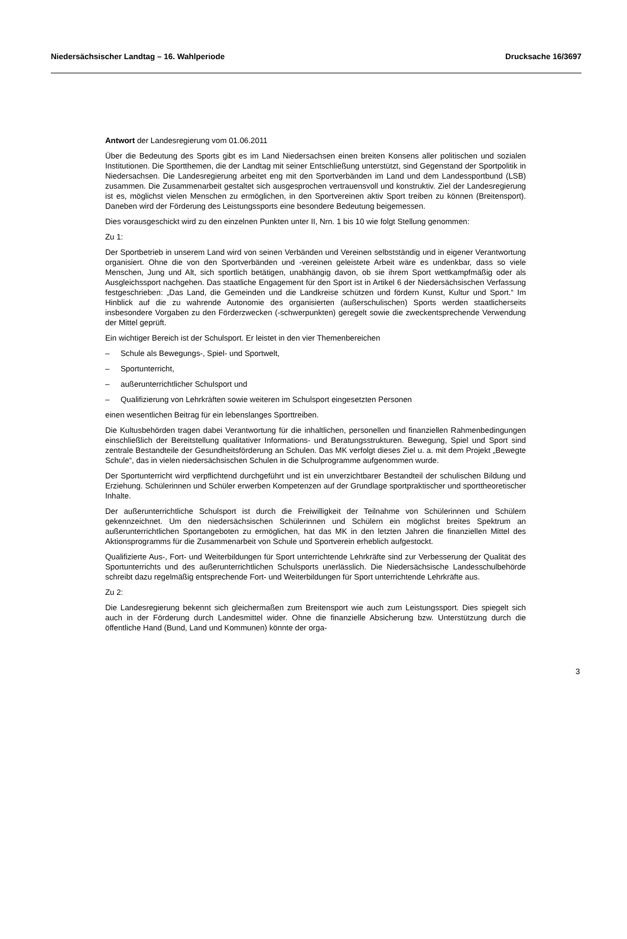Niedersächsischer Landtag – 16. Wahlperiode Drucksache 16/3697
Antwort der Landesregierung vom 01.06.2011
Über die Bedeutung des Sports gibt es im Land Niedersachsen einen breiten Konsens aller politischen und sozialen Institutionen. Die Sportthemen, die der Landtag mit seiner Entschließung unterstützt, sind Gegenstand der Sportpolitik in Niedersachsen. Die Landesregierung arbeitet eng mit den Sportverbänden im Land und dem Landessportbund (LSB) zusammen. Die Zusammenarbeit gestaltet sich ausgesprochen vertrauensvoll und konstruktiv. Ziel der Landesregierung ist es, möglichst vielen Menschen zu ermöglichen, in den Sportvereinen aktiv Sport treiben zu können (Breitensport). Daneben wird der Förderung des Leistungssports eine besondere Bedeutung beigemessen.
Dies vorausgeschickt wird zu den einzelnen Punkten unter II, Nrn. 1 bis 10 wie folgt Stellung genommen:
Zu 1:
Der Sportbetrieb in unserem Land wird von seinen Verbänden und Vereinen selbstständig und in eigener Verantwortung organisiert. Ohne die von den Sportverbänden und -vereinen geleistete Arbeit wäre es undenkbar, dass so viele Menschen, Jung und Alt, sich sportlich betätigen, unabhängig davon, ob sie ihrem Sport wettkampfmäßig oder als Ausgleichssport nachgehen. Das staatliche Engagement für den Sport ist in Artikel 6 der Niedersächsischen Verfassung festgeschrieben: „Das Land, die Gemeinden und die Landkreise schützen und fördern Kunst, Kultur und Sport.“ Im Hinblick auf die zu wahrende Autonomie des organisierten (außerschulischen) Sports werden staatlicherseits insbesondere Vorgaben zu den Förderzwecken (-schwerpunkten) geregelt sowie die zweckentsprechende Verwendung der Mittel geprüft.
Ein wichtiger Bereich ist der Schulsport. Er leistet in den vier Themenbereichen
– Schule als Bewegungs-, Spiel- und Sportwelt,
– Sportunterricht,
– außerunterrichtlicher Schulsport und
– Qualifizierung von Lehrkräften sowie weiteren im Schulsport eingesetzten Personen
einen wesentlichen Beitrag für ein lebenslanges Sporttreiben.
Die Kultusbehörden tragen dabei Verantwortung für die inhaltlichen, personellen und finanziellen Rahmenbedingungen einschließlich der Bereitstellung qualitativer Informations- und Beratungsstrukturen. Bewegung, Spiel und Sport sind zentrale Bestandteile der Gesundheitsförderung an Schulen. Das MK verfolgt dieses Ziel u. a. mit dem Projekt „Bewegte Schule“, das in vielen niedersächsischen Schulen in die Schulprogramme aufgenommen wurde.
Der Sportunterricht wird verpflichtend durchgeführt und ist ein unverzichtbarer Bestandteil der schulischen Bildung und Erziehung. Schülerinnen und Schüler erwerben Kompetenzen auf der Grundlage sportpraktischer und sporttheoretischer Inhalte.
Der außerunterrichtliche Schulsport ist durch die Freiwilligkeit der Teilnahme von Schülerinnen und Schülern gekennzeichnet. Um den niedersächsischen Schülerinnen und Schülern ein möglichst breites Spektrum an außerunterrichtlichen Sportangeboten zu ermöglichen, hat das MK in den letzten Jahren die finanziellen Mittel des Aktionsprogramms für die Zusammenarbeit von Schule und Sportverein erheblich aufgestockt.
Qualifizierte Aus-, Fort- und Weiterbildungen für Sport unterrichtende Lehrkräfte sind zur Verbesserung der Qualität des Sportunterrichts und des außerunterrichtlichen Schulsports unerlässlich. Die Niedersächsische Landesschulbehörde schreibt dazu regelmäßig entsprechende Fort- und Weiterbildungen für Sport unterrichtende Lehrkräfte aus.
Zu 2:
Die Landesregierung bekennt sich gleichermaßen zum Breitensport wie auch zum Leistungssport. Dies spiegelt sich auch in der Förderung durch Landesmittel wider. Ohne die finanzielle Absicherung bzw. Unterstützung durch die öffentliche Hand (Bund, Land und Kommunen) könnte der orga-
3